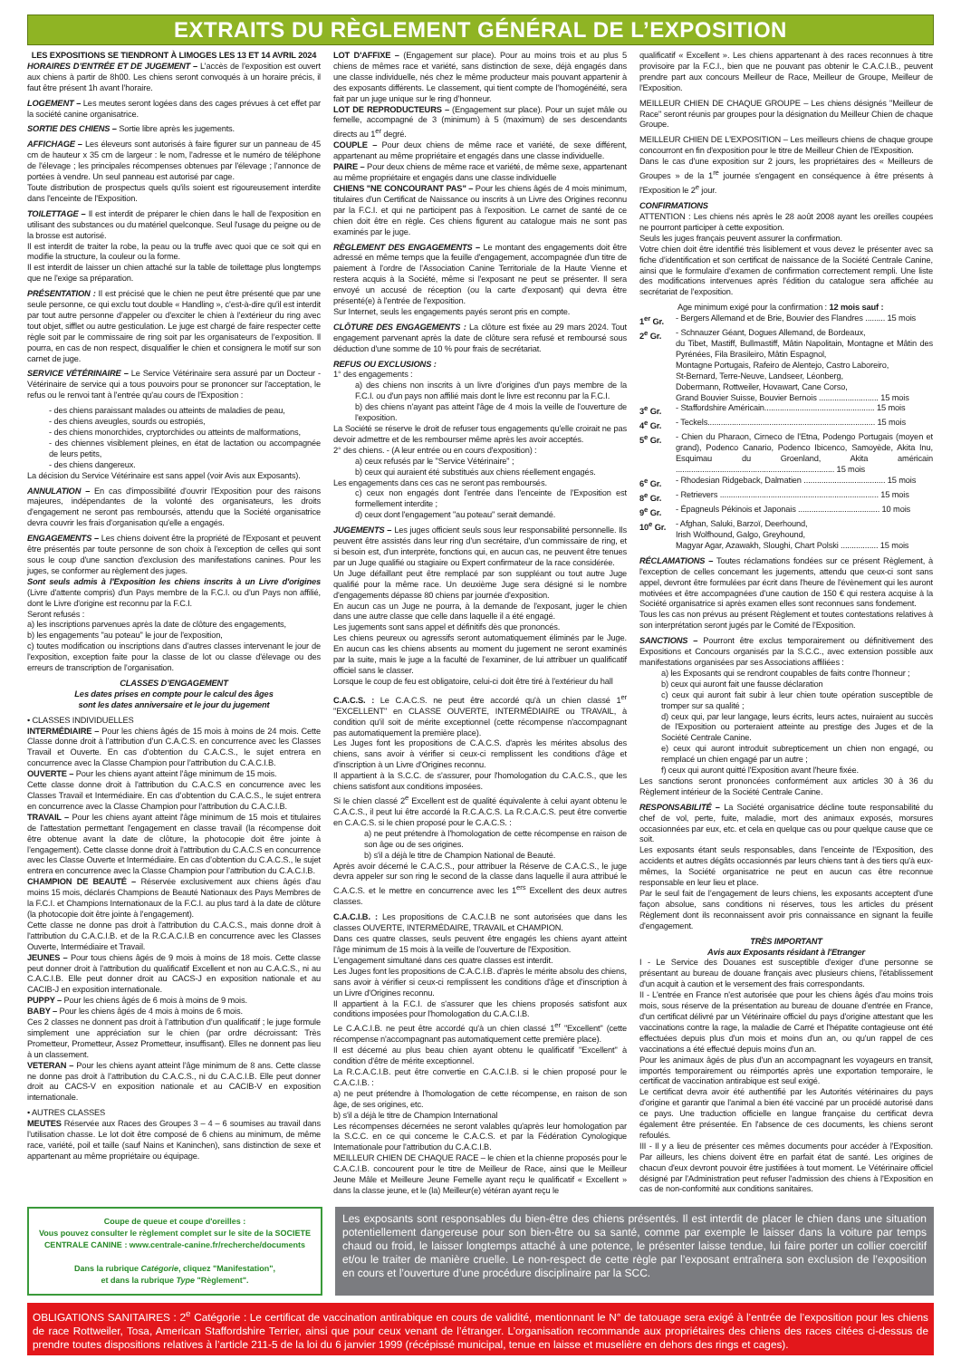EXTRAITS DU RÈGLEMENT GÉNÉRAL DE L’EXPOSITION
LES EXPOSITIONS SE TIENDRONT À LIMOGES LES 13 ET 14 AVRIL 2024
HORAIRES D’ENTRÉE ET DE JUGEMENT – L’accès de l’exposition est ouvert aux chiens à partir de 8h00. Les chiens seront convoqués à un horaire précis, il faut être présent 1h avant l’horaire.
LOGEMENT – Les meutes seront logées dans des cages prévues à cet effet par la société canine organisatrice.
SORTIE DES CHIENS – Sortie libre après les jugements.
AFFICHAGE – Les éleveurs sont autorisés à faire figurer sur un panneau de 45 cm de hauteur x 35 cm de largeur : le nom, l'adresse et le numéro de téléphone de l'élevage ; les principales récompenses obtenues par l'élevage ; l'annonce de portées à vendre. Un seul panneau est autorisé par cage.
Toute distribution de prospectus quels qu'ils soient est rigoureusement interdite dans l'enceinte de l'Exposition.
TOILETTAGE – Il est interdit de préparer le chien dans le hall de l'exposition en utilisant des substances ou du matériel quelconque. Seul l'usage du peigne ou de la brosse est autorisé.
Il est interdit de traiter la robe, la peau ou la truffe avec quoi que ce soit qui en modifie la structure, la couleur ou la forme.
Il est interdit de laisser un chien attaché sur la table de toilettage plus longtemps que ne l'exige sa préparation.
PRÉSENTATION : Il est précisé que le chien ne peut être présenté que par une seule personne, ce qui exclu tout double « Handling », c'est-à-dire qu'il est interdit par tout autre personne d’appeler ou d’exciter le chien à l’extérieur du ring avec tout objet, sifflet ou autre gesticulation. Le juge est chargé de faire respecter cette règle soit par le commissaire de ring soit par les organisateurs de l’exposition. Il pourra, en cas de non respect, disqualifier le chien et consignera le motif sur son carnet de juge.
SERVICE VÉTÉRINAIRE – Le Service Vétérinaire sera assuré par un Docteur - Vétérinaire de service qui a tous pouvoirs pour se prononcer sur l'acceptation, le refus ou le renvoi tant à l'entrée qu'au cours de l'Exposition :
- des chiens paraissant malades ou atteints de maladies de peau,
- des chiens aveugles, sourds ou estropiés,
- des chiens monorchides, cryptorchides ou atteints de malformations,
- des chiennes visiblement pleines, en état de lactation ou accompagnée de leurs petits,
- des chiens dangereux.
La décision du Service Vétérinaire est sans appel (voir Avis aux Exposants).
ANNULATION – En cas d'impossibilité d'ouvrir l'Exposition pour des raisons majeures, indépendantes de la volonté des organisateurs, les droits d'engagement ne seront pas remboursés, attendu que la Société organisatrice devra couvrir les frais d'organisation qu'elle a engagés.
ENGAGEMENTS – Les chiens doivent être la propriété de l'Exposant et peuvent être présentés par toute personne de son choix à l'exception de celles qui sont sous le coup d'une sanction d'exclusion des manifestations canines. Pour les juges, se conformer au règlement des juges.
Sont seuls admis à l'Exposition les chiens inscrits à un Livre d'origines (Livre d'attente compris) d'un Pays membre de la F.C.I. ou d'un Pays non affilié, dont le Livre d'origine est reconnu par la F.C.I.
Seront refusés :
a) les inscriptions parvenues après la date de clôture des engagements,
b) les engagements "au poteau" le jour de l'exposition,
c) toutes modification ou inscriptions dans d'autres classes intervenant le jour de l'exposition, exception faite pour la classe de lot ou classe d'élevage ou des erreurs de transcription de l’organisation.
CLASSES D’ENGAGEMENT
Les dates prises en compte pour le calcul des âges
sont les dates anniversaire et le jour du jugement
• CLASSES INDIVIDUELLES
INTERMÉDIAIRE – Pour les chiens âgés de 15 mois à moins de 24 mois. Cette Classe donne droit à l’attribution d’un C.A.C.S. en concurrence avec les Classes Travail et Ouverte. En cas d’obtention du C.A.C.S., le sujet entrera en concurrence avec la Classe Champion pour l’attribution du C.A.C.I.B.
OUVERTE – Pour les chiens ayant atteint l’âge minimum de 15 mois.
Cette classe donne droit à l'attribution du C.A.C.S en concurrence avec les Classes Travail et Intermédiaire. En cas d’obtention du C.A.C.S., le sujet entrera en concurrence avec la Classe Champion pour l’attribution du C.A.C.I.B.
TRAVAIL – Pour les chiens ayant atteint l'âge minimum de 15 mois et titulaires de l'attestation permettant l'engagement en classe travail (la récompense doit être obtenue avant la date de clôture, la photocopie doit être jointe à l’engagement). Cette classe donne droit à l'attribution du C.A.C.S en concurrence avec les Classe Ouverte et Intermédiaire. En cas d’obtention du C.A.C.S., le sujet entrera en concurrence avec la Classe Champion pour l’attribution du C.A.C.I.B.
CHAMPION DE BEAUTÉ – Réservée exclusivement aux chiens âgés d'au moins 15 mois, déclarés Champions de Beauté Nationaux des Pays Membres de la F.C.I. et Champions Internationaux de la F.C.I. au plus tard à la date de clôture (la photocopie doit être jointe à l’engagement).
Cette classe ne donne pas droit à l'attribution du C.A.C.S., mais donne droit à l'attribution du C.A.C.I.B. et de la R.C.A.C.I.B en concurrence avec les Classes Ouverte, Intermédiaire et Travail.
JEUNES – Pour tous chiens âgés de 9 mois à moins de 18 mois. Cette classe peut donner droit à l’attribution du qualificatif Excellent et non au C.A.C.S., ni au C.A.C.I.B. Elle peut donner droit au CACS-J en exposition nationale et au CACIB-J en exposition internationale.
PUPPY – Pour les chiens âgés de 6 mois à moins de 9 mois.
BABY – Pour les chiens âgés de 4 mois à moins de 6 mois.
Ces 2 classes ne donnent pas droit à l’attribution d’un qualificatif ; le juge formule simplement une appréciation sur le chien (par ordre décroissant: Très Prometteur, Prometteur, Assez Prometteur, insuffisant). Elles ne donnent pas lieu à un classement.
VETERAN – Pour les chiens ayant atteint l’âge minimum de 8 ans. Cette classe ne donne pas droit à l’attribution du C.A.C.S., ni du C.A.C.I.B. Elle peut donner droit au CACS-V en exposition nationale et au CACIB-V en exposition internationale.
• AUTRES CLASSES
MEUTES Réservée aux Races des Groupes 3 – 4 – 6 soumises au travail dans l’utilisation chasse. Le lot doit être composé de 6 chiens au minimum, de même race, variété, poil et taille (sauf Nains et Kaninchen), sans distinction de sexe et appartenant au même propriétaire ou équipage.
LOT D'AFFIXE – (Engagement sur place). Pour au moins trois et au plus 5 chiens de mêmes race et variété, sans distinction de sexe, déjà engagés dans une classe individuelle, nés chez le même producteur mais pouvant appartenir à des exposants différents. Le classement, qui tient compte de l’homogénéité, sera fait par un juge unique sur le ring d’honneur.
LOT DE REPRODUCTEURS – (Engagement sur place). Pour un sujet mâle ou femelle, accompagné de 3 (minimum) à 5 (maximum) de ses descendants directs au 1<sup>er</sup> degré.
COUPLE – Pour deux chiens de même race et variété, de sexe différent, appartenant au même propriétaire et engagés dans une classe individuelle.
PAIRE – Pour deux chiens de même race et variété, de même sexe, appartenant au même propriétaire et engagés dans une classe individuelle
CHIENS "NE CONCOURANT PAS" – Pour les chiens âgés de 4 mois minimum, titulaires d'un Certificat de Naissance ou inscrits à un Livre des Origines reconnu par la F.C.I. et qui ne participent pas à l'exposition. Le carnet de santé de ce chien doit être en règle. Ces chiens figurent au catalogue mais ne sont pas examinés par le juge.
RÈGLEMENT DES ENGAGEMENTS – Le montant des engagements doit être adressé en même temps que la feuille d'engagement, accompagnée d'un titre de paiement à l'ordre de l'Association Canine Territoriale de la Haute Vienne et restera acquis à la Société, même si l'exposant ne peut se présenter. Il sera envoyé un accusé de réception (ou la carte d'exposant) qui devra être présenté(e) à l'entrée de l'exposition.
Sur Internet, seuls les engagements payés seront pris en compte.
CLÔTURE DES ENGAGEMENTS : La clôture est fixée au 29 mars 2024. Tout engagement parvenant après la date de clôture sera refusé et remboursé sous déduction d'une somme de 10 % pour frais de secrétariat.
REFUS OU EXCLUSIONS :
1° des engagements :
a) des chiens non inscrits à un livre d'origines d'un pays membre de la F.C.I. ou d'un pays non affilié mais dont le livre est reconnu par la F.C.I.
b) des chiens n'ayant pas atteint l'âge de 4 mois la veille de l'ouverture de l'exposition.
La Société se réserve le droit de refuser tous engagements qu'elle croirait ne pas devoir admettre et de les rembourser même après les avoir acceptés.
2° des chiens. - (A leur entrée ou en cours d'exposition) :
a) ceux refusés par le "Service Vétérinaire" ;
b) ceux qui auraient été substitués aux chiens réellement engagés.
Les engagements dans ces cas ne seront pas remboursés.
c) ceux non engagés dont l'entrée dans l'enceinte de l'Exposition est formellement interdite ;
d) ceux dont l'engagement "au poteau" serait demandé.
JUGEMENTS – Les juges officient seuls sous leur responsabilité personnelle. Ils peuvent être assistés dans leur ring d'un secrétaire, d'un commissaire de ring, et si besoin est, d'un interprète, fonctions qui, en aucun cas, ne peuvent être tenues par un Juge qualifié ou stagiaire ou Expert confirmateur de la race considérée.
Un Juge défaillant peut être remplacé par son suppléant ou tout autre Juge qualifié pour la même race. Un deuxième Juge sera désigné si le nombre d'engagements dépasse 80 chiens par journée d'exposition.
En aucun cas un Juge ne pourra, à la demande de l'exposant, juger le chien dans une autre classe que celle dans laquelle il a été engagé.
Les jugements sont sans appel et définitifs dès que prononcés.
Les chiens peureux ou agressifs seront automatiquement éliminés par le Juge. En aucun cas les chiens absents au moment du jugement ne seront examinés par la suite, mais le juge a la faculté de l’examiner, de lui attribuer un qualificatif officiel sans le classer.
Lorsque le coup de feu est obligatoire, celui-ci doit être tiré à l’extérieur du hall
C.A.C.S. : Le C.A.C.S. ne peut être accordé qu'à un chien classé 1<sup>er</sup> "EXCELLENT" en CLASSE OUVERTE, INTERMÉDIAIRE ou TRAVAIL, à condition qu'il soit de mérite exceptionnel (cette récompense n'accompagnant pas automatiquement la première place).
Les Juges font les propositions de C.A.C.S. d'après les mérites absolus des chiens, sans avoir à vérifier si ceux-ci remplissent les conditions d'âge et d'inscription à un Livre d'Origines reconnu.
Il appartient à la S.C.C. de s'assurer, pour l'homologation du C.A.C.S., que les chiens satisfont aux conditions imposées.
Si le chien classé 2<sup>e</sup> Excellent est de qualité équivalente à celui ayant obtenu le C.A.C.S., il peut lui être accordé la R.C.A.C.S. La R.C.A.C.S. peut être convertie en C.A.C.S. si le chien proposé pour le C.A.C.S. :
a) ne peut prétendre à l'homologation de cette récompense en raison de son âge ou de ses origines.
b) s'il a déjà le titre de Champion National de Beauté.
Après avoir décerné le C.A.C.S., pour attribuer la Réserve de C.A.C.S., le juge devra appeler sur son ring le second de la classe dans laquelle il aura attribué le C.A.C.S. et le mettre en concurrence avec les 1<sup>ers</sup> Excellent des deux autres classes.
C.A.C.I.B. : Les propositions de C.A.C.I.B ne sont autorisées que dans les classes OUVERTE, INTERMÉDAIRE, TRAVAIL et CHAMPION.
Dans ces quatre classes, seuls peuvent être engagés les chiens ayant atteint l'âge minimum de 15 mois à la veille de l'ouverture de l'Exposition.
L'engagement simultané dans ces quatre classes est interdit.
Les Juges font les propositions de C.A.C.I.B. d'après le mérite absolu des chiens, sans avoir à vérifier si ceux-ci remplissent les conditions d'âge et d'inscription à un Livre d'Origines reconnu.
Il appartient à la F.C.I. de s'assurer que les chiens proposés satisfont aux conditions imposées pour l'homologation du C.A.C.I.B.
Le C.A.C.I.B. ne peut être accordé qu'à un chien classé 1<sup>er</sup> "Excellent" (cette récompense n'accompagnant pas automatiquement cette première place).
Il est décerné au plus beau chien ayant obtenu le qualificatif "Excellent" à condition d'être de mérite exceptionnel.
La R.C.A.C.I.B. peut être convertie en C.A.C.I.B. si le chien proposé pour le C.A.C.I.B. :
a) ne peut prétendre à l'homologation de cette récompense, en raison de son âge, de ses origines, etc.
b) s'il a déjà le titre de Champion International
Les récompenses décernées ne seront valables qu'après leur homologation par la S.C.C. en ce qui concerne le C.A.C.S. et par la Fédération Cynologique Internationale pour l'attribution du C.A.C.I.B.
MEILLEUR CHIEN DE CHAQUE RACE – le chien et la chienne proposés pour le C.A.C.I.B. concourent pour le titre de Meilleur de Race, ainsi que le Meilleur Jeune Mâle et Meilleure Jeune Femelle ayant reçu le qualificatif « Excellent » dans la classe jeune, et le (la) Meilleur(e) vétéran ayant reçu le
qualificatif « Excellent ». Les chiens appartenant à des races reconnues à titre provisoire par la F.C.I., bien que ne pouvant pas obtenir le C.A.C.I.B., peuvent prendre part aux concours Meilleur de Race, Meilleur de Groupe, Meilleur de l'Exposition.
MEILLEUR CHIEN DE CHAQUE GROUPE – Les chiens désignés "Meilleur de Race" seront réunis par groupes pour la désignation du Meilleur Chien de chaque Groupe.
MEILLEUR CHIEN DE L'EXPOSITION – Les meilleurs chiens de chaque groupe concourront en fin d'exposition pour le titre de Meilleur Chien de l'Exposition.
Dans le cas d’une exposition sur 2 jours, les propriétaires des « Meilleurs de Groupes » de la 1<sup>re</sup> journée s'engagent en conséquence à être présents à l'Exposition le 2<sup>e</sup> jour.
CONFIRMATIONS
ATTENTION : Les chiens nés après le 28 août 2008 ayant les oreilles coupées ne pourront participer à cette exposition.
Seuls les juges français peuvent assurer la confirmation.
Votre chien doit être identifié très lisiblement et vous devez le présenter avec sa fiche d’identification et son certificat de naissance de la Société Centrale Canine, ainsi que le formulaire d’examen de confirmation correctement rempli. Une liste des modifications intervenues après l’édition du catalogue sera affichée au secrétariat de l’exposition.
Age minimum exigé pour la confirmation : 12 mois sauf :
1<sup>er</sup> Gr. - Bergers Allemand et de Brie, Bouvier des Flandres ......... 15 mois
2<sup>e</sup> Gr. - Schnauzer Géant, Dogues Allemand, de Bordeaux,
du Tibet, Mastiff, Bullmastiff, Mâtin Napolitain, Montagne et Mâtin des Pyrénées, Fila Brasileiro, Mâtin Espagnol,
Montagne Portugais, Rafeiro de Alentejo, Castro Laboreiro,
St-Bernard, Terre-Neuve, Landseer, Léonberg,
Dobermann, Rottweiler, Hovawart, Cane Corso,
Grand Bouvier Suisse, Bouvier Bernois ........................... 15 mois
3<sup>e</sup> Gr. - Staffordshire Américain.................................................. 15 mois
4<sup>e</sup> Gr. - Teckels............................................................................ 15 mois
5<sup>e</sup> Gr. - Chien du Pharaon, Cirneco de l'Etna, Podengo Portugais (moyen et grand), Podenco Canario, Podenco Ibicenco, Samoyède, Akita Inu, Esquimau du Groenland, Akita américain ........................................................................ 15 mois
6<sup>e</sup> Gr. - Rhodesian Ridgeback, Dalmatien ..................................... 15 mois
8<sup>e</sup> Gr. - Retrievers ........................................................................ 15 mois
9<sup>e</sup> Gr. - Épagneuls Pékinois et Japonais ..................................... 10 mois
10<sup>e</sup> Gr. - Afghan, Saluki, Barzoï, Deerhound,
Irish Wolfhound, Galgo, Greyhound,
Magyar Agar, Azawakh, Sloughi, Chart Polski ................. 15 mois
RÉCLAMATIONS – Toutes réclamations fondées sur ce présent Règlement, à l'exception de celles concernant les jugements, attendu que ceux-ci sont sans appel, devront être formulées par écrit dans l'heure de l'évènement qui les auront motivées et être accompagnées d'une caution de 150 € qui restera acquise à la Société organisatrice si après examen elles sont reconnues sans fondement.
Tous les cas non prévus au présent Règlement et toutes contestations relatives à son interprétation seront jugés par le Comité de l'Exposition.
SANCTIONS – Pourront être exclus temporairement ou définitivement des Expositions et Concours organisés par la S.C.C., avec extension possible aux manifestations organisées par ses Associations affiliées :
a) les Exposants qui se rendront coupables de faits contre l'honneur ;
b) ceux qui auront fait une fausse déclaration
c) ceux qui auront fait subir à leur chien toute opération susceptible de tromper sur sa qualité ;
d) ceux qui, par leur langage, leurs écrits, leurs actes, nuiraient au succès de l'Exposition ou porteraient atteinte au prestige des Juges et de la Société Centrale Canine.
e) ceux qui auront introduit subrepticement un chien non engagé, ou remplacé un chien engagé par un autre ;
f) ceux qui auront quitté l'Exposition avant l'heure fixée.
Les sanctions seront prononcées conformément aux articles 30 à 36 du Règlement intérieur de la Société Centrale Canine.
RESPONSABILITÉ – La Société organisatrice décline toute responsabilité du chef de vol, perte, fuite, maladie, mort des animaux exposés, morsures occasionnées par eux, etc. et cela en quelque cas ou pour quelque cause que ce soit.
Les exposants étant seuls responsables, dans l'enceinte de l'Exposition, des accidents et autres dégâts occasionnés par leurs chiens tant à des tiers qu'à eux-mêmes, la Société organisatrice ne peut en aucun cas être reconnue responsable en leur lieu et place.
Par le seul fait de l’engagement de leurs chiens, les exposants acceptent d'une façon absolue, sans conditions ni réserves, tous les articles du présent Règlement dont ils reconnaissent avoir pris connaissance en signant la feuille d'engagement.
TRÈS IMPORTANT
Avis aux Exposants résidant à l'Etranger
I - Le Service des Douanes est susceptible d'exiger d'une personne se présentant au bureau de douane français avec plusieurs chiens, l'établissement d'un acquit à caution et le versement des frais correspondants.
II - L'entrée en France n'est autorisée que pour les chiens âgés d'au moins trois mois, sous réserve de la présentation au bureau de douane d'entrée en France, d'un certificat délivré par un Vétérinaire officiel du pays d'origine attestant que les vaccinations contre la rage, la maladie de Carré et l'hépatite contagieuse ont été effectuées depuis plus d'un mois et moins d'un an, ou qu'un rappel de ces vaccinations a été effectué depuis moins d'un an.
Pour les animaux âgés de plus d'un an accompagnant les voyageurs en transit, importés temporairement ou réimportés après une exportation temporaire, le certificat de vaccination antirabique est seul exigé.
Le certificat devra avoir été authentifié par les Autorités vétérinaires du pays d'origine et garantir que l'animal a bien été vacciné par un procédé autorisé dans ce pays. Une traduction officielle en langue française du certificat devra également être présentée. En l'absence de ces documents, les chiens seront refoulés.
III - Il y a lieu de présenter ces mêmes documents pour accéder à l'Exposition. Par ailleurs, les chiens doivent être en parfait état de santé. Les origines de chacun d'eux devront pouvoir être justifiées à tout moment. Le Vétérinaire officiel désigné par l'Administration peut refuser l'admission des chiens à l'Exposition en cas de non-conformité aux conditions sanitaires.
Coupe de queue et coupe d'oreilles :
Vous pouvez consulter le règlement complet sur le site de la SOCIETE CENTRALE CANINE : www.centrale-canine.fr/recherche/documents
Dans la rubrique Catégorie, cliquez "Manifestation",
et dans la rubrique Type "Règlement".
Les exposants sont responsables du bien-être des chiens présentés. Il est interdit de placer le chien dans une situation potentiellement dangereuse pour son bien-être ou sa santé, comme par exemple le laisser dans la voiture par temps chaud ou froid, le laisser longtemps attaché à une potence, le présenter laisse tendue, lui faire porter un collier coercitif et/ou le traiter de manière cruelle. Le non-respect de cette règle par l’exposant entraînera son exclusion de l’exposition en cours et l’ouverture d’une procédure disciplinaire par la SCC.
OBLIGATIONS SANITAIRES : 2<sup>e</sup> Catégorie : Le certificat de vaccination antirabique en cours de validité, mentionnant le N° de tatouage sera exigé à l’entrée de l’exposition pour les chiens de race Rottweiler, Tosa, American Staffordshire Terrier, ainsi que pour ceux venant de l’étranger. L’organisation recommande aux propriétaires des chiens des races citées ci-dessus de prendre toutes dispositions relatives à l’article 211-5 de la loi du 6 janvier 1999 (récépissé municipal, tenue en laisse et muselière en dehors des rings et cages).